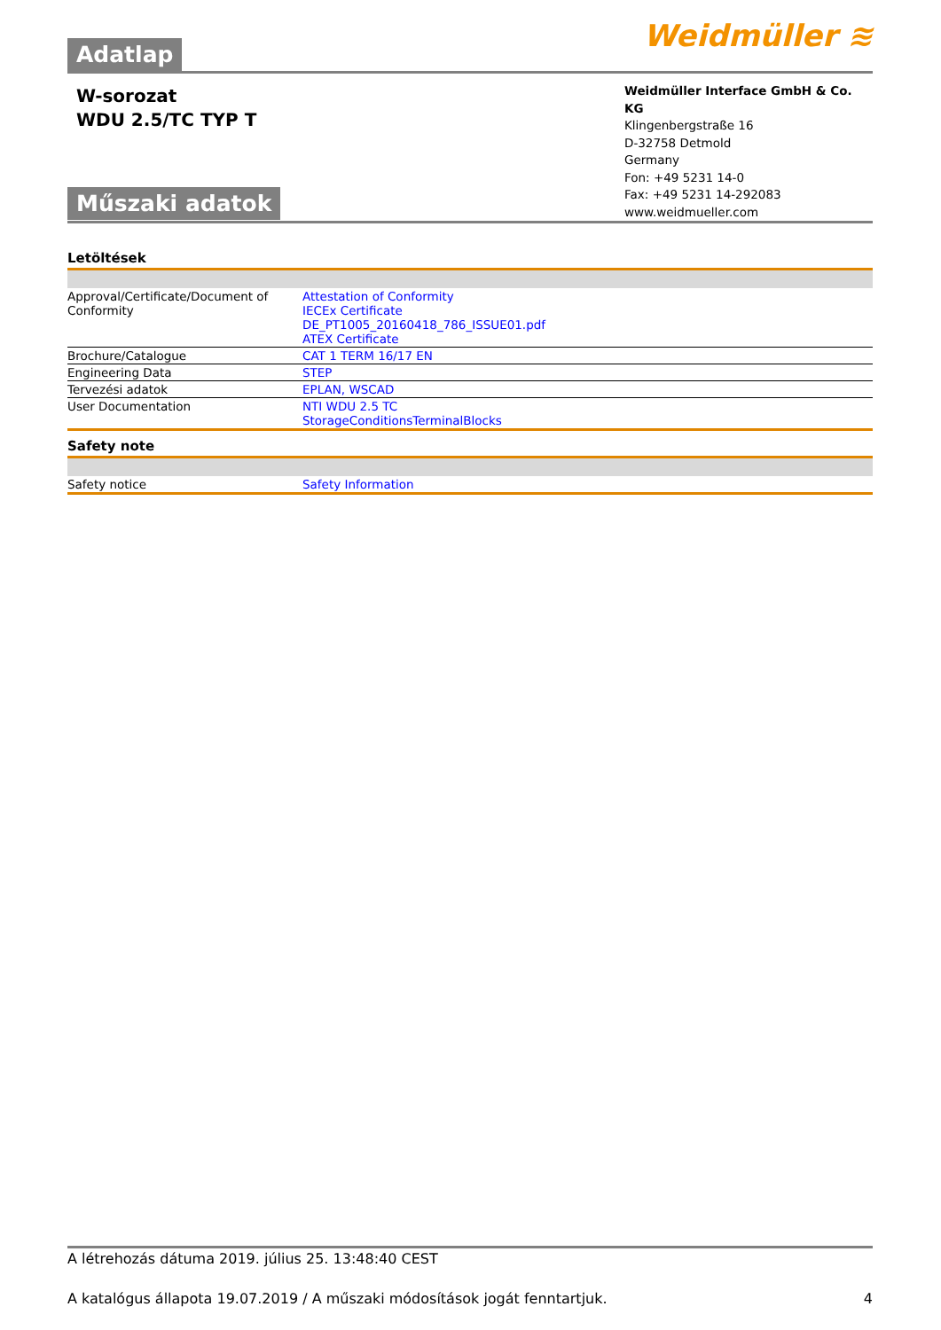Adatlap
Weidmüller ≋
W-sorozat
WDU 2.5/TC TYP T
Műszaki adatok
Weidmüller Interface GmbH & Co. KG
Klingenbergstraße 16
D-32758 Detmold
Germany
Fon: +49 5231 14-0
Fax: +49 5231 14-292083
www.weidmueller.com
Letöltések
| Approval/Certificate/Document of Conformity | Attestation of Conformity IECEx Certificate DE_PT1005_20160418_786_ISSUE01.pdf ATEX Certificate |
| Brochure/Catalogue | CAT 1 TERM 16/17 EN |
| Engineering Data | STEP |
| Tervezési adatok | EPLAN, WSCAD |
| User Documentation | NTI WDU 2.5 TC StorageConditionsTerminalBlocks |
Safety note
| Safety notice | Safety Information |
A létrehozás dátuma 2019. július 25. 13:48:40 CEST
A katalógus állapota 19.07.2019 / A műszaki módosítások jogát fenntartjuk. 4